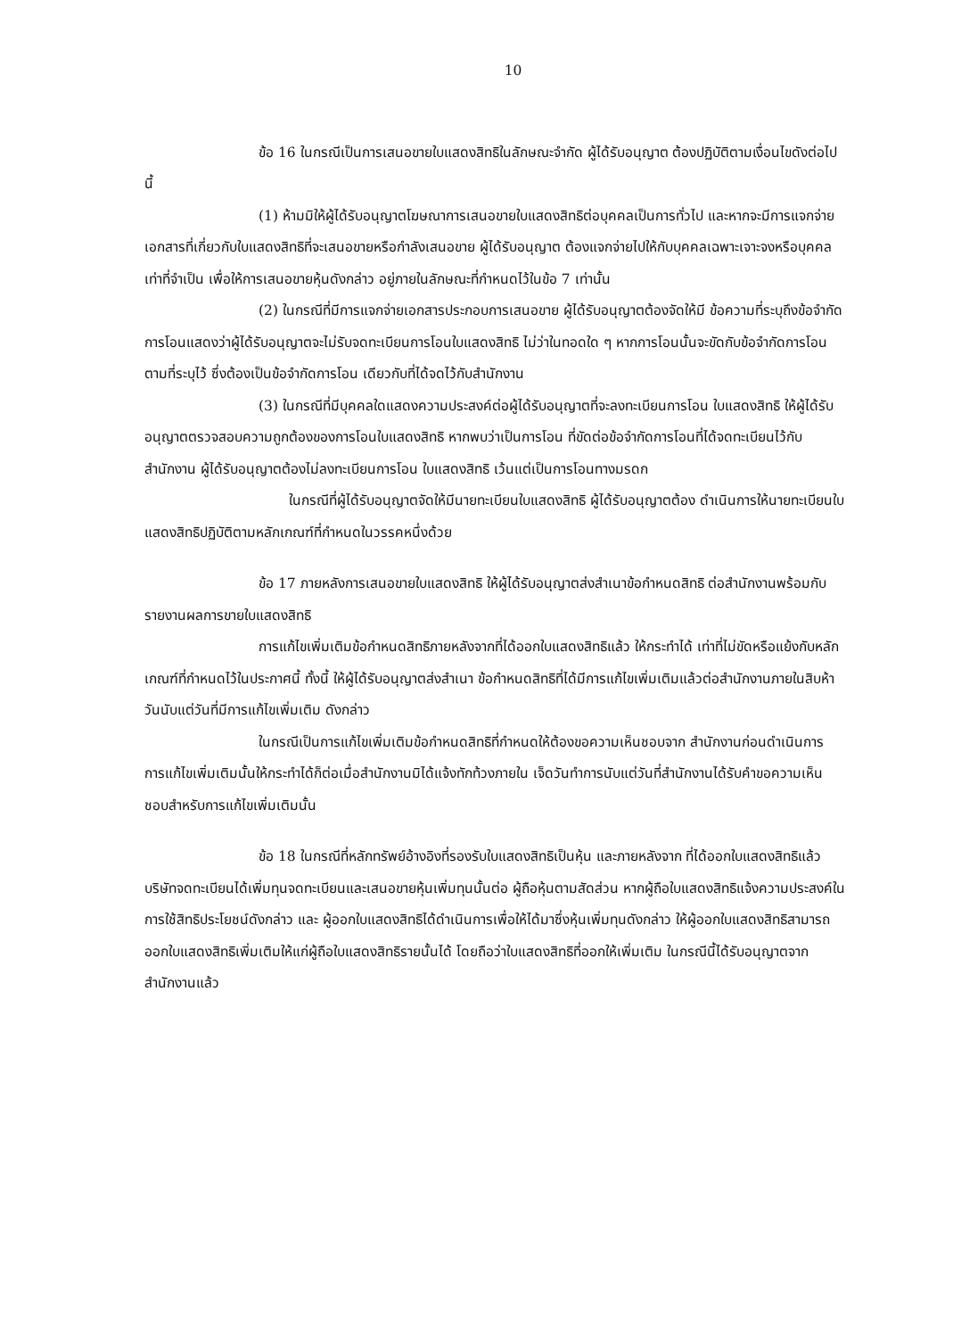10
ข้อ 16 ในกรณีเป็นการเสนอขายใบแสดงสิทธิในลักษณะจำกัด ผู้ได้รับอนุญาต ต้องปฏิบัติตามเงื่อนไขดังต่อไปนี้
(1) ห้ามมิให้ผู้ได้รับอนุญาตโฆษณาการเสนอขายใบแสดงสิทธิต่อบุคคลเป็นการทั่วไป และหากจะมีการแจกจ่ายเอกสารที่เกี่ยวกับใบแสดงสิทธิที่จะเสนอขายหรือกำลังเสนอขาย ผู้ได้รับอนุญาต ต้องแจกจ่ายไปให้กับบุคคลเฉพาะเจาะจงหรือบุคคลเท่าที่จำเป็น เพื่อให้การเสนอขายหุ้นดังกล่าว อยู่ภายในลักษณะที่กำหนดไว้ในข้อ 7 เท่านั้น
(2) ในกรณีที่มีการแจกจ่ายเอกสารประกอบการเสนอขาย ผู้ได้รับอนุญาตต้องจัดให้มี ข้อความที่ระบุถึงข้อจำกัดการโอนแสดงว่าผู้ได้รับอนุญาตจะไม่รับจดทะเบียนการโอนใบแสดงสิทธิ ไม่ว่าในทอดใด ๆ หากการโอนนั้นจะขัดกับข้อจำกัดการโอนตามที่ระบุไว้ ซึ่งต้องเป็นข้อจำกัดการโอน เดียวกับที่ได้จดไว้กับสำนักงาน
(3) ในกรณีที่มีบุคคลใดแสดงความประสงค์ต่อผู้ได้รับอนุญาตที่จะลงทะเบียนการโอน ใบแสดงสิทธิ ให้ผู้ได้รับอนุญาตตรวจสอบความถูกต้องของการโอนใบแสดงสิทธิ หากพบว่าเป็นการโอน ที่ขัดต่อข้อจำกัดการโอนที่ได้จดทะเบียนไว้กับสำนักงาน ผู้ได้รับอนุญาตต้องไม่ลงทะเบียนการโอน ใบแสดงสิทธิ เว้นแต่เป็นการโอนทางมรดก
ในกรณีที่ผู้ได้รับอนุญาตจัดให้มีนายทะเบียนใบแสดงสิทธิ ผู้ได้รับอนุญาตต้อง ดำเนินการให้นายทะเบียนใบแสดงสิทธิปฏิบัติตามหลักเกณฑ์ที่กำหนดในวรรคหนึ่งด้วย
ข้อ 17 ภายหลังการเสนอขายใบแสดงสิทธิ ให้ผู้ได้รับอนุญาตส่งสำเนาข้อกำหนดสิทธิ ต่อสำนักงานพร้อมกับรายงานผลการขายใบแสดงสิทธิ
การแก้ไขเพิ่มเติมข้อกำหนดสิทธิภายหลังจากที่ได้ออกใบแสดงสิทธิแล้ว ให้กระทำได้ เท่าที่ไม่ขัดหรือแย้งกับหลักเกณฑ์ที่กำหนดไว้ในประกาศนี้ ทั้งนี้ ให้ผู้ได้รับอนุญาตส่งสำเนา ข้อกำหนดสิทธิที่ได้มีการแก้ไขเพิ่มเติมแล้วต่อสำนักงานภายในสิบห้าวันนับแต่วันที่มีการแก้ไขเพิ่มเติม ดังกล่าว
ในกรณีเป็นการแก้ไขเพิ่มเติมข้อกำหนดสิทธิที่กำหนดให้ต้องขอความเห็นชอบจาก สำนักงานก่อนดำเนินการ การแก้ไขเพิ่มเติมนั้นให้กระทำได้ก็ต่อเมื่อสำนักงานมิได้แจ้งทักท้วงภายใน เจ็ดวันทำการนับแต่วันที่สำนักงานได้รับคำขอความเห็นชอบสำหรับการแก้ไขเพิ่มเติมนั้น
ข้อ 18 ในกรณีที่หลักทรัพย์อ้างอิงที่รองรับใบแสดงสิทธิเป็นหุ้น และภายหลังจาก ที่ได้ออกใบแสดงสิทธิแล้ว บริษัทจดทะเบียนได้เพิ่มทุนจดทะเบียนและเสนอขายหุ้นเพิ่มทุนนั้นต่อ ผู้ถือหุ้นตามสัดส่วน หากผู้ถือใบแสดงสิทธิแจ้งความประสงค์ในการใช้สิทธิประโยชน์ดังกล่าว และ ผู้ออกใบแสดงสิทธิได้ดำเนินการเพื่อให้ได้มาซึ่งหุ้นเพิ่มทุนดังกล่าว ให้ผู้ออกใบแสดงสิทธิสามารถ ออกใบแสดงสิทธิเพิ่มเติมให้แก่ผู้ถือใบแสดงสิทธิรายนั้นได้ โดยถือว่าใบแสดงสิทธิที่ออกให้เพิ่มเติม ในกรณีนี้ได้รับอนุญาตจากสำนักงานแล้ว